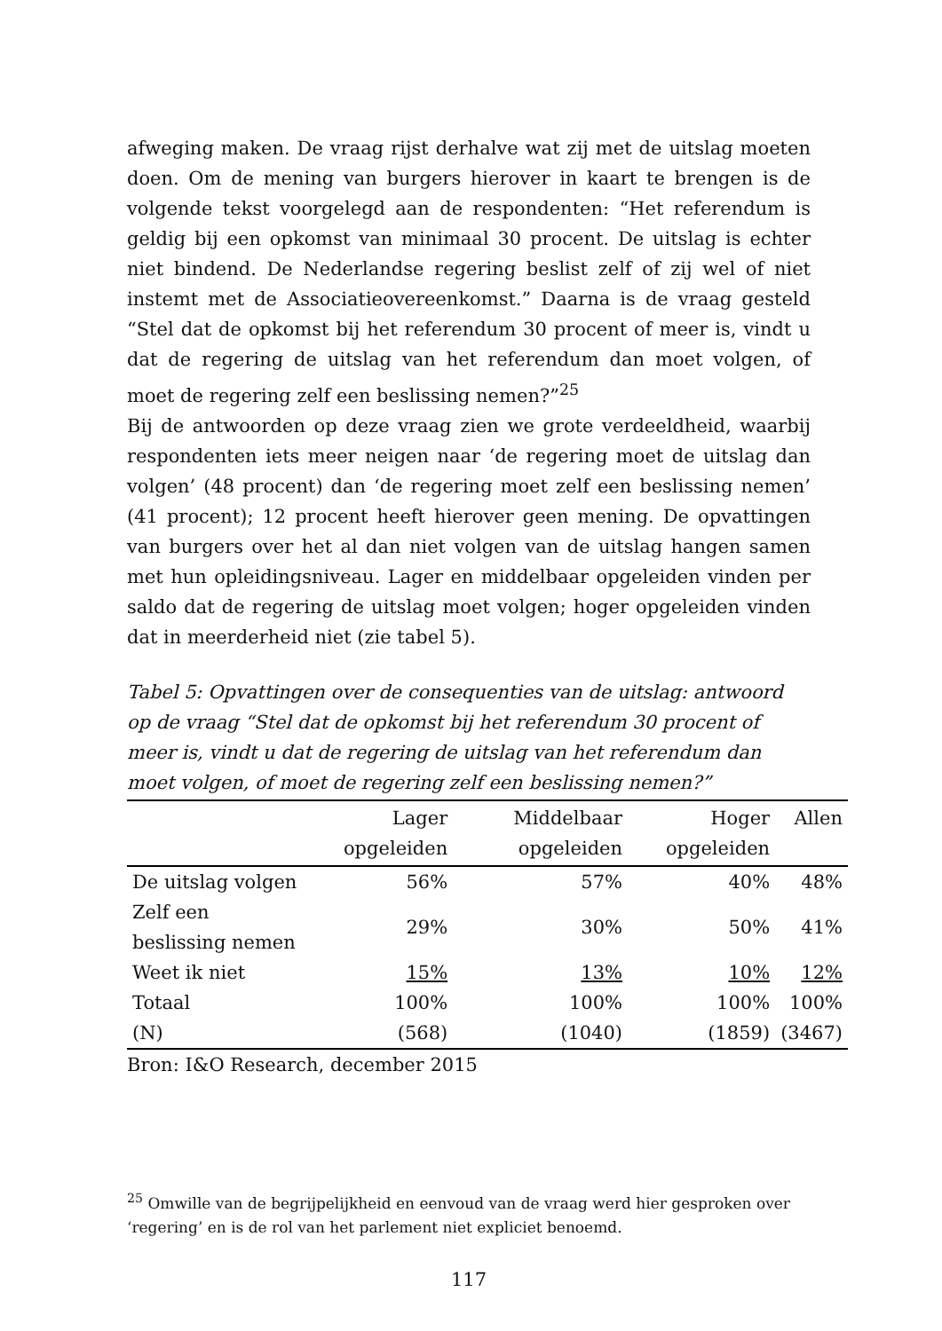afweging maken. De vraag rijst derhalve wat zij met de uitslag moeten doen. Om de mening van burgers hierover in kaart te brengen is de volgende tekst voorgelegd aan de respondenten: “Het referendum is geldig bij een opkomst van minimaal 30 procent. De uitslag is echter niet bindend. De Nederlandse regering beslist zelf of zij wel of niet instemt met de Associatieovereenkomst.” Daarna is de vraag gesteld “Stel dat de opkomst bij het referendum 30 procent of meer is, vindt u dat de regering de uitslag van het referendum dan moet volgen, of moet de regering zelf een beslissing nemen?”<sup>25</sup>
Bij de antwoorden op deze vraag zien we grote verdeeldheid, waarbij respondenten iets meer neigen naar ‘de regering moet de uitslag dan volgen’ (48 procent) dan ‘de regering moet zelf een beslissing nemen’ (41 procent); 12 procent heeft hierover geen mening. De opvattingen van burgers over het al dan niet volgen van de uitslag hangen samen met hun opleidingsniveau. Lager en middelbaar opgeleiden vinden per saldo dat de regering de uitslag moet volgen; hoger opgeleiden vinden dat in meerderheid niet (zie tabel 5).
Tabel 5: Opvattingen over de consequenties van de uitslag: antwoord op de vraag “Stel dat de opkomst bij het referendum 30 procent of meer is, vindt u dat de regering de uitslag van het referendum dan moet volgen, of moet de regering zelf een beslissing nemen?”
| | Lager opgeleiden | Middelbaar opgeleiden | Hoger opgeleiden | Allen |
| --- | --- | --- | --- | --- |
| De uitslag volgen | 56% | 57% | 40% | 48% |
| Zelf een beslissing nemen | 29% | 30% | 50% | 41% |
| Weet ik niet | 15% | 13% | 10% | 12% |
| Totaal | 100% | 100% | 100% | 100% |
| (N) | (568) | (1040) | (1859) | (3467) |
Bron: I&O Research, december 2015
<sup>25</sup> Omwille van de begrijpelijkheid en eenvoud van de vraag werd hier gesproken over ‘regering’ en is de rol van het parlement niet expliciet benoemd.
117